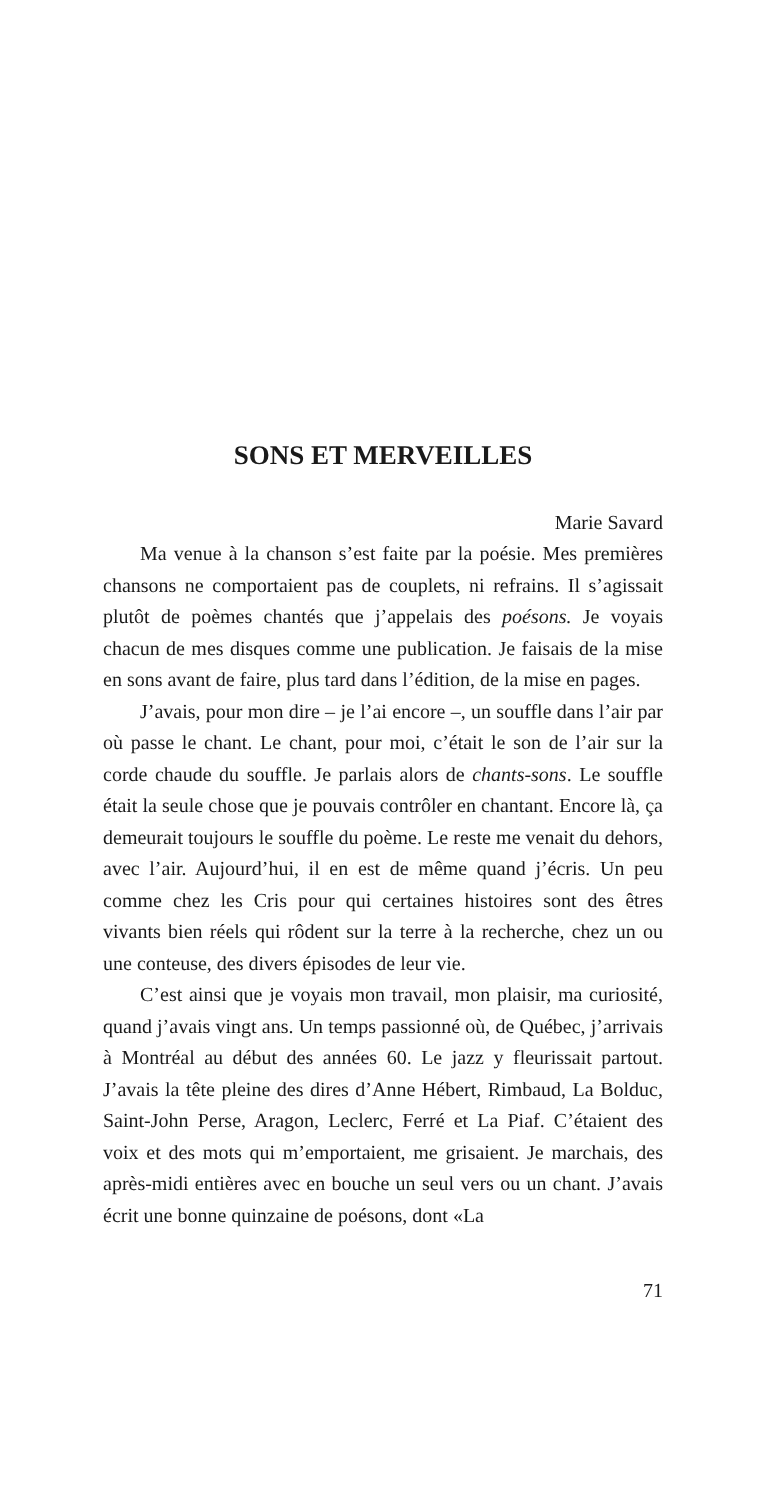SONS ET MERVEILLES
Marie Savard
Ma venue à la chanson s’est faite par la poésie. Mes premières chansons ne comportaient pas de couplets, ni refrains. Il s’agissait plutôt de poèmes chantés que j’appelais des poésons. Je voyais chacun de mes disques comme une publication. Je faisais de la mise en sons avant de faire, plus tard dans l’édition, de la mise en pages.
J’avais, pour mon dire – je l’ai encore –, un souffle dans l’air par où passe le chant. Le chant, pour moi, c’était le son de l’air sur la corde chaude du souffle. Je parlais alors de chants-sons. Le souffle était la seule chose que je pouvais contrôler en chantant. Encore là, ça demeurait toujours le souffle du poème. Le reste me venait du dehors, avec l’air. Aujourd’hui, il en est de même quand j’écris. Un peu comme chez les Cris pour qui certaines histoires sont des êtres vivants bien réels qui rôdent sur la terre à la recherche, chez un ou une conteuse, des divers épisodes de leur vie.
C’est ainsi que je voyais mon travail, mon plaisir, ma curiosité, quand j’avais vingt ans. Un temps passionné où, de Québec, j’arrivais à Montréal au début des années 60. Le jazz y fleurissait partout. J’avais la tête pleine des dires d’Anne Hébert, Rimbaud, La Bolduc, Saint-John Perse, Aragon, Leclerc, Ferré et La Piaf. C’étaient des voix et des mots qui m’emportaient, me grisaient. Je marchais, des après-midi entières avec en bouche un seul vers ou un chant. J’avais écrit une bonne quinzaine de poésons, dont «La
71